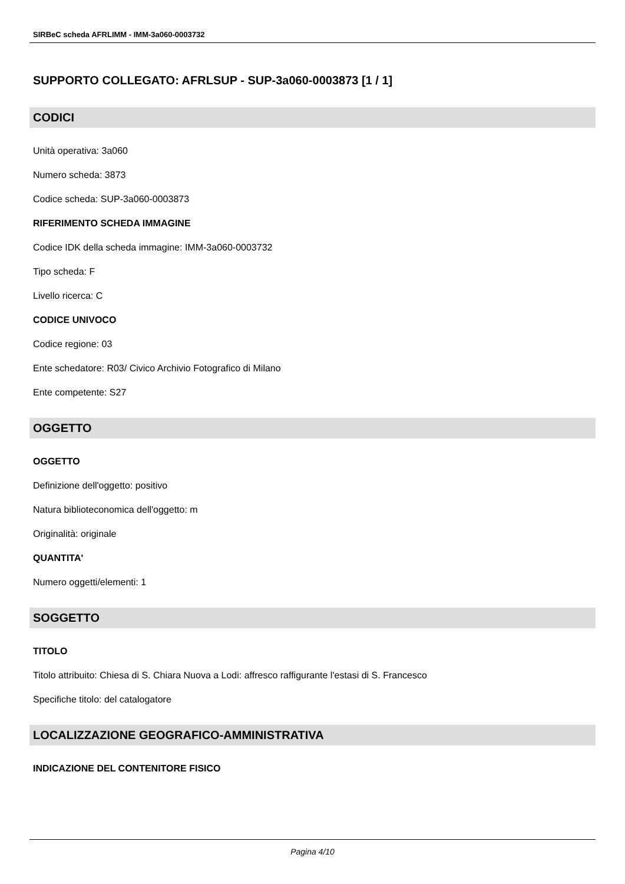SIRBeC scheda AFRLIMM - IMM-3a060-0003732
SUPPORTO COLLEGATO: AFRLSUP - SUP-3a060-0003873 [1 / 1]
CODICI
Unità operativa: 3a060
Numero scheda: 3873
Codice scheda: SUP-3a060-0003873
RIFERIMENTO SCHEDA IMMAGINE
Codice IDK della scheda immagine: IMM-3a060-0003732
Tipo scheda: F
Livello ricerca: C
CODICE UNIVOCO
Codice regione: 03
Ente schedatore: R03/ Civico Archivio Fotografico di Milano
Ente competente: S27
OGGETTO
OGGETTO
Definizione dell'oggetto: positivo
Natura biblioteconomica dell'oggetto: m
Originalità: originale
QUANTITA'
Numero oggetti/elementi: 1
SOGGETTO
TITOLO
Titolo attribuito: Chiesa di S. Chiara Nuova a Lodi: affresco raffigurante l'estasi di S. Francesco
Specifiche titolo: del catalogatore
LOCALIZZAZIONE GEOGRAFICO-AMMINISTRATIVA
INDICAZIONE DEL CONTENITORE FISICO
Pagina 4/10